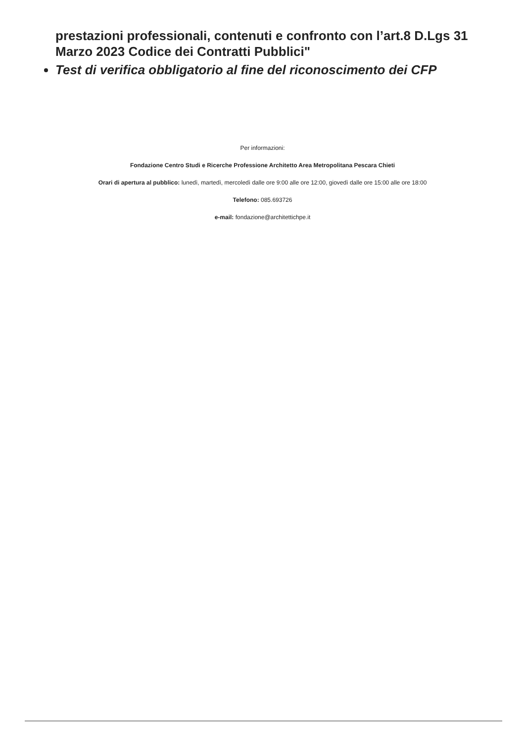prestazioni professionali, contenuti e confronto con l’art.8 D.Lgs 31 Marzo 2023 Codice dei Contratti Pubblici"
Test di verifica obbligatorio al fine del riconoscimento dei CFP
Per informazioni:
Fondazione Centro Studi e Ricerche Professione Architetto Area Metropolitana Pescara Chieti
Orari di apertura al pubblico: lunedì, martedì, mercoledì dalle ore 9:00 alle ore 12:00, giovedì dalle ore 15:00 alle ore 18:00
Telefono: 085.693726
e-mail: fondazione@architettichpe.it